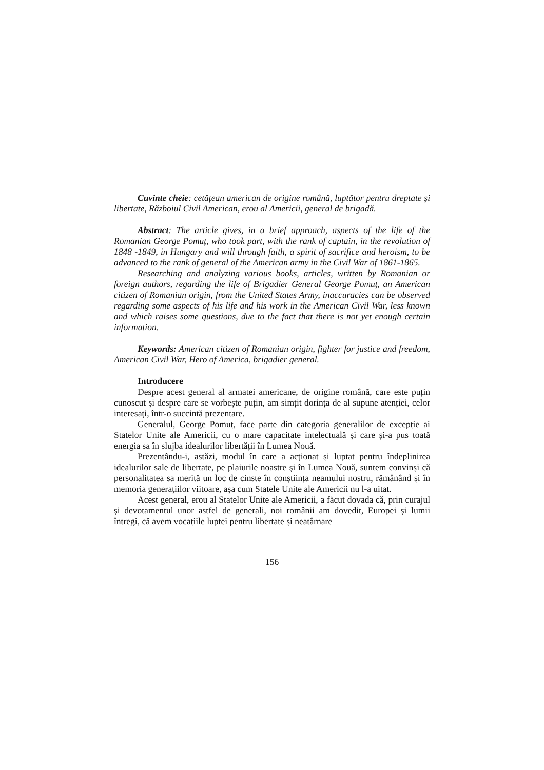Cuvinte cheie: cetățean american de origine română, luptător pentru dreptate și libertate, Războiul Civil American, erou al Americii, general de brigadă.
Abstract: The article gives, in a brief approach, aspects of the life of the Romanian George Pomuț, who took part, with the rank of captain, in the revolution of 1848 -1849, in Hungary and will through faith, a spirit of sacrifice and heroism, to be advanced to the rank of general of the American army in the Civil War of 1861-1865.
Researching and analyzing various books, articles, written by Romanian or foreign authors, regarding the life of Brigadier General George Pomuț, an American citizen of Romanian origin, from the United States Army, inaccuracies can be observed regarding some aspects of his life and his work in the American Civil War, less known and which raises some questions, due to the fact that there is not yet enough certain information.
Keywords: American citizen of Romanian origin, fighter for justice and freedom, American Civil War, Hero of America, brigadier general.
Introducere
Despre acest general al armatei americane, de origine română, care este puțin cunoscut și despre care se vorbește puțin, am simțit dorința de al supune atenției, celor interesați, într-o succintă prezentare.
Generalul, George Pomuț, face parte din categoria generalilor de excepție ai Statelor Unite ale Americii, cu o mare capacitate intelectuală și care și-a pus toată energia sa în slujba idealurilor libertății în Lumea Nouă.
Prezentându-i, astăzi, modul în care a acționat și luptat pentru îndeplinirea idealurilor sale de libertate, pe plaiurile noastre și în Lumea Nouă, suntem convinși că personalitatea sa merită un loc de cinste în conștiința neamului nostru, rămânând și în memoria generațiilor viitoare, așa cum Statele Unite ale Americii nu l-a uitat.
Acest general, erou al Statelor Unite ale Americii, a făcut dovada că, prin curajul și devotamentul unor astfel de generali, noi românii am dovedit, Europei și lumii întregi, că avem vocațiile luptei pentru libertate și neatârnare
156